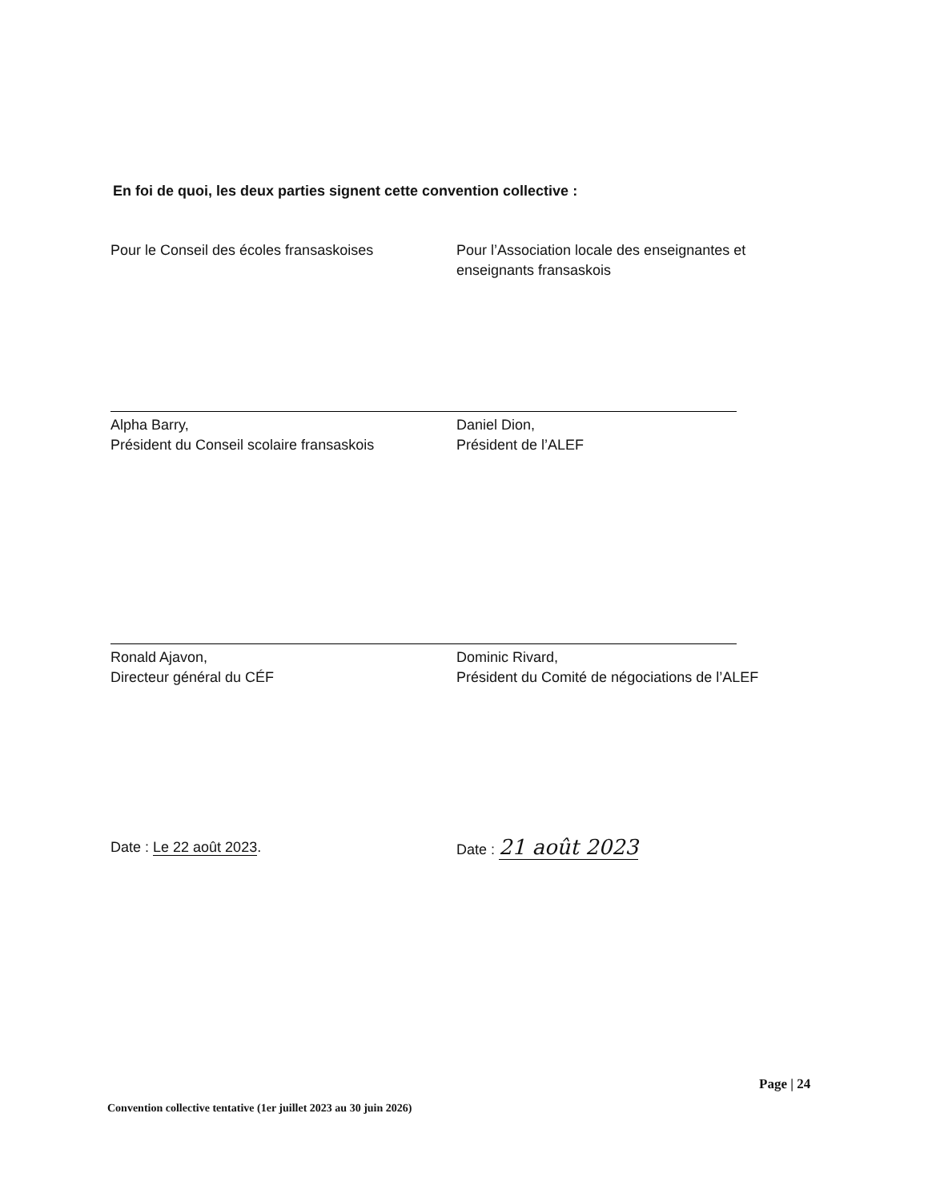En foi de quoi, les deux parties signent cette convention collective :
Pour le Conseil des écoles fransaskoises Pour l’Association locale des enseignantes et enseignants fransaskois
Alpha Barry,
Président du Conseil scolaire fransaskois
Daniel Dion,
Président de l’ALEF
Ronald Ajavon,
Directeur général du CÉF
Dominic Rivard,
Président du Comité de négociations de l’ALEF
Date : Le 22 août 2023. Date : 21 août 2023
Page | 24
Convention collective tentative (1er juillet 2023 au 30 juin 2026)